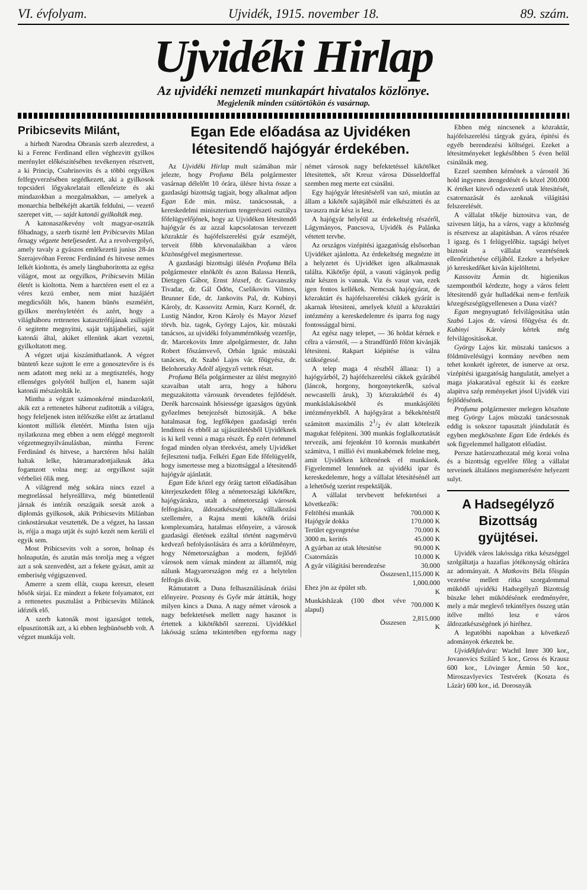VI. évfolyam. Ujvidék, 1915. november 18. 89. szám.
Ujvidéki Hirlap
Az ujvidéki nemzeti munkapárt hivatalos közlönye.
Megjelenik minden csütörtökön és vasárnap.
Pribicsevits Milánt,
a hirhedt Narodna Obranás szerb alezredest, a ki a Ferenc Ferdinand ellen véghezvitt gyilkos merénylet előkészitésében tevékenyen résztvett, a ki Princip, Csabrinovits és a többi orgyilkos felfegyverzésében segédkezett, aki a gyilkosok topcsideri lőgyakorlatait ellenőrizte és aki mindazokban a mozgalmakban, — amelyek a monarchia belbékéjét akarták feldulni, — vezető szerepet vitt, — saját katonái gyilkolták meg.
A katonaszökevény volt magyar-osztrák főhadnagy, a szerb tisztté lett Pribicsevits Milan őrnagy végzete beteljesedett. Az a revolvergolyó, amely tavaly a gyászos emlékezetü junius 28-án Szerajevóban Ferenc Ferdinánd és hitvese nemes lelkét kioltotta, és amely lángbaboritotta az egész világot, most az orgyilkos, Pribicsevits Milán életét is kioltotta. Nem a harctéren esett el ez a véres kezü ember, nem mint hazájáért megdicsőült hős, hanem bünös eszméiért, gyilkos merényletéért és azért, hogy a világháboru rettenetes katasztrófájának zsilipjeit ő segitette megnyitni, saját tajtájabeliei, saját katonái által, akiket ellenünk akart vezetni, gyilkoltatott meg.
A végzet utjai kiszámithatlanok. A végzet büntető keze sujtott le erre a gonosztevőre is és nem adatott meg neki az a megtisztelés, hogy ellenséges golyótól hulljon el, hanem saját katonái mészárolták le.
Mintha a végzet számonkérné mindazoktól, akik ezt a rettenetes háborut zuditották a világra, hogy feleljenek isten itélőszéke előtt az ártatlanul kiontott milliók életéért. Mintha Isten ujja nyilatkozna meg ebben a nem eléggé megtorolt végzetmegnyilvánulásban, mintha Ferenc Ferdinánd és hitvese, a harctéren hősi halált haltak lelke, hátramaradottjaiknak átka fogamzott volna meg: az orgyilkost saját vérbeliei ölik meg.
A világrend még sokára nincs ezzel a megtorlással helyreállitva, még büntetlenül járnak és intézik országaik sorsát azok a diplomás gyilkosok, akik Pribicsevits Milánban cinkostársukat vesztették. De a végzet, ha lassan is, rójja a maga utját és sujtó kezét nem kerüli el egyik sem.
Most Pribicsevits volt a soron, holnap és holnapután, és azután más torolja meg a végzet azt a sok szenvedést, azt a fekete gyászt, amit az emberiség végigszenved.
Amerre a szem ellát, csupa kereszt, elesett hősök sirjai. Ez mindezt a fekete folyamatot, ezt a rettenetes pusztulást a Pribicsevits Milánok idézték elő.
A szerb katonák most igazságot tettek, elpusztitották azt, a ki ebben legbünösebb volt. A végzet munkája volt.
Egan Ede előadása az Ujvidéken létesitendő hajógyár érdekében.
Az Ujvidéki Hirlap mult számában már jelezte, hogy Profuma Béla polgármester vasárnap délelőtt 10 órára, ülésre hivta össze a gazdasági bizottság tagjait, bogy alkalmat adjon Egan Ede min. müsz. tanácsosnak, a kereskedelmi miniszterium tengerészeti osztálya főfelügyelőjének, hogy az Ujvidéken létesitendő hajógyár és az azzal kapcsolatosan tervezett közraktár és hajófelszerelési gyár eszméjét, terveit főbb körvonalaikban a város közönségével megismertesse.
A gazdasági bizottsági ülésén Profuma Béla polgármester elnökölt és azon Balassa Henrik, Dietzgen Gábor, Ernst József, dr. Gavanszky Tivadar, dr. Gál Ödön, Cselikovits Vilmos, Brunner Ede, dr. Jankovits Pal, dr. Kubinyi Károly, dr. Kassovitz Armin, Kurz Kornél, dr. Lustig Nándor, Kron Károly és Mayor József törvh. biz. tagok, György Lajos, kir. müszaki tanácsos, az ujvidéki folyammérnökség vezetője, dr. Marcekovits Imre alpolgármester, dr. Jahn Robert főszámvevő, Orbán Ignác müszaki tanácsos, dr. Szabó Lajos vár. főügyész, dr. Belohorszky Adolf aljegyző vettek részt.
Profuma Béla polgármester az ülést megnyitó szavaiban utalt arra, hogy a háboru megszakitotta városunk örvendetes fejlődését. Derék harcosaink hősiessége igazságos ügyünk győzelmes betejezését biztositják. A béke hatalmasat fog, legfőképen gazdasági terén lenditeni és ebből az ujjászületésből Ujvidéknek is ki kell venni a maga részét. Ép ezért örömmel fogad minden olyan törekvést, amely Ujvidéket fejleszteni tudja. Felkéri Egan Ede főfelügyelőt, hogy ismertesse meg a bizottsággal a létesitendő hajógyár ajánlatát.
Egan Ede közel egy óráig tartott előadásában kiterjeszkedett főleg a németországi kikötőkre, hajógyárakra, utalt a németországi városok felfogására, áldozatkészségére, vállalkozási szellemére, a Rajna menti kikötők óriási komplexumára, hatalmas előnyeire, a városok gazdasági életének ezáltal történt nagymérvü kedvező befolyásolására és arra a körülményre, hogy Németországban a modern, fejlődő városok nem várnak mindent az államtól, mig nálunk Magyarországon még ez a helytelen felfogás divik.
Rámutatott a Duna felhasználásának óriási előnyeire. Pozsony és Győr már áttátták, hogy milyen kincs a Duna. A nagy német városok a nagy befektetések mellett nagy hasznot is értettek a kikötőkből szerezni. Ujvidékkel lakósság száma tekintetében egyforma nagy német városok nagy befektetéssel kikötőket létesitettek, sőt Kreuz városa Düsseldorffal szemben meg merte ezt csinálni.
Egy hajógyár létesitéséről van szó, miután az állam a kikötőt sajátjából már elkészitteti és az tavaszra már kész is lesz.
A hajógyár helyéül az érdekeltség részéről, Lágymányos, Pancsova, Ujvidék és Palánka vétetett tervbe.
Az országos vizépitési igazgatóság elsősorban Ujvidéket ajánlotta. Az érdekeltség megnézte itt a helyzetet és Ujvidéket igen alkalmasnak találta. Kikötője épül, a vasuti vágányok pedig már készen is vannak. Viz és vasut van, ezek igen fontos kellékek. Nemcsak hajógyárat, de közraktárt és hajófelszerelési cikkek gyárát is akarnak létesiteni, amelyek közül a közraktári intézmény a kereskedelemre és iparra fog nagy fontossággal birni.
Az egész nagy telepet, — 36 holdat kérnek e célra a várostól, — a Strandfürdő fölött kivánják létesiteni. Rakpart kiépitése is válna szükségessé.
A telep maga 4 részből állana: 1) a hajógyárból, 2) hajófelszerelési cikkek gyárából (láncok, horgony, horgonytekerők, szóval newcastelli áruk), 3) közraktárból és 4) munkáslakásokból és munkásjóléti intézményekből. A hajógyárat a békekötéstől számitott maximális 21/2 év alatt kötelezik magukat felépiteni. 300 munkás foglalkoztatását tervezik, ami fejenként 10 koronás munkabért számitva, 1 millió évi munkabérnek felelne meg, amit Ujvidéken költenének el munkások. Figyelemmel lennének az ujvidéki ipar és kereskedelemre, hogy a vállalat létesitésénél azt a lehetőség szerint respektálják.
A vállalat tervbevett befektetései a következők:
| Feltöltési munkák | 700.000 K |
| Hajógyár dokka | 170.000 K |
| Terület egyengetése | 70.000 K |
| 3000 m. kerités | 45.000 K |
| A gyárban az utak létesitése | 90.000 K |
| Csatornázás | 10.000 K |
| A gyár világitási berendezése | 30.000 |
| Összesen | 1,115.000 K |
| Ehez jön az épület stb. | 1,000.000 K |
| Munkásházak (100 dbot véve alapul) | 700.000 K |
| Összesen | 2,815.000 K |
Ebben még nincsenek a közraktár, hajófelszerelési tárgyak gyára, épitési és egyéb berendezési költségei. Ezeket a létesitményeket legkésőbben 5 éven belül csinálnák meg.
Ezzel szemben kérnének a várostól 36 hold ingyenes átengedését és közel 200.000 K értéket kitevő odavezető utak létesitését, csatornazását és azoknak világitási felszerelését.
A vállalat tőkéje biztositva van, de szivesen látja, ha a város, vagy a közönség is résztvesz az alapitásban. A város részére 1 igazg. és 1 felügyelőbiz. tagsági helyet biztosit a vállalat vezetésének ellenőrizhetése céljából. Ezekre a helyekre jó kereskedőket kiván kijelöltetni.
Kassovitz Ármin dr. higienikus szempontból kérdezte, hogy a város felett létesitendő gyár hulladékai nem-e fertőzik közegészségügyellenesen a Duna vizét?
Egan megnyugtató felvilágositása után Szabó Lajos dr. városi főügyész és dr. Kubinyi Károly kértek még felvilágositásokat.
György Lajos kir. müszaki tanácsos a földmüvelésügyi kormány nevében nem tehet konkrét igéretet, de ismerve az orsz. vizépitési igazgatóság hangulatát, amelyet a maga jóakaratával egészit ki és ezekre alapitva szép reményeket jósol Ujvidék vizi fejlődésének.
Profuma polgármester melegen köszönte meg György Lajos müszaki tanácsosnak eddig is sokszor tapasztalt jóindulatát és egyben megköszönte Egan Ede érdekés és sok figyelemmel hallgatott előadást.
Persze határozathozatal még korai volna és a bizottság egyelőre főleg a vállalat terveinek általános megismerésére helyezett sulyt.
A Hadsegélyző Bizottság gyüjtései.
Ujvidék város lakóssága ritka készséggel szolgáltatja a hazafias jótékonyság oltárára az adományait. A Matkovits Béla főispán vezetése mellett ritka szorgalommal müködő ujvidéki Hadsegélyző Bizottság büszke lehet müködésének eredményére, mely a már meglevő tekintélyes összeg után itélve méltó lesz e város áldozatkészségének jó hiréhez.
A legutóbbi napokban a következő adományok érkeztek be.
Ujvidékfalvára: Wachtl Imre 300 kor., Jovanovics Szilárd 5 kor., Gross és Krausz 600 kor., Lövinger Ármin 50 kor., Miroszavlyevics Testvérek (Koszta és Lázár) 600 kor., id. Dorosnyák